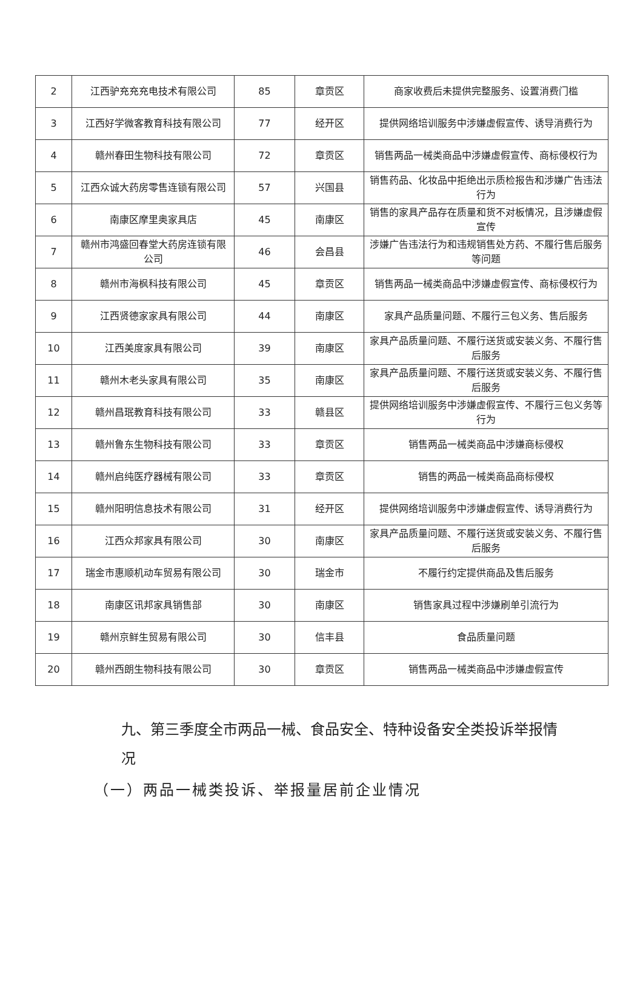| 2 | 江西驴充充充电技术有限公司 | 85 | 章贡区 | 商家收费后未提供完整服务、设置消费门槛 |
| 3 | 江西好学微客教育科技有限公司 | 77 | 经开区 | 提供网络培训服务中涉嫌虚假宣传、诱导消费行为 |
| 4 | 赣州春田生物科技有限公司 | 72 | 章贡区 | 销售两品一械类商品中涉嫌虚假宣传、商标侵权行为 |
| 5 | 江西众诚大药房零售连锁有限公司 | 57 | 兴国县 | 销售药品、化妆品中拒绝出示质检报告和涉嫌广告违法行为 |
| 6 | 南康区摩里奥家具店 | 45 | 南康区 | 销售的家具产品存在质量和货不对板情况，且涉嫌虚假宣传 |
| 7 | 赣州市鸿盛回春堂大药房连锁有限公司 | 46 | 会昌县 | 涉嫌广告违法行为和违规销售处方药、不履行售后服务等问题 |
| 8 | 赣州市海枫科技有限公司 | 45 | 章贡区 | 销售两品一械类商品中涉嫌虚假宣传、商标侵权行为 |
| 9 | 江西贤德家家具有限公司 | 44 | 南康区 | 家具产品质量问题、不履行三包义务、售后服务 |
| 10 | 江西美度家具有限公司 | 39 | 南康区 | 家具产品质量问题、不履行送货或安装义务、不履行售后服务 |
| 11 | 赣州木老头家具有限公司 | 35 | 南康区 | 家具产品质量问题、不履行送货或安装义务、不履行售后服务 |
| 12 | 赣州昌珉教育科技有限公司 | 33 | 赣县区 | 提供网络培训服务中涉嫌虚假宣传、不履行三包义务等行为 |
| 13 | 赣州鲁东生物科技有限公司 | 33 | 章贡区 | 销售两品一械类商品中涉嫌商标侵权 |
| 14 | 赣州启纯医疗器械有限公司 | 33 | 章贡区 | 销售的两品一械类商品商标侵权 |
| 15 | 赣州阳明信息技术有限公司 | 31 | 经开区 | 提供网络培训服务中涉嫌虚假宣传、诱导消费行为 |
| 16 | 江西众邦家具有限公司 | 30 | 南康区 | 家具产品质量问题、不履行送货或安装义务、不履行售后服务 |
| 17 | 瑞金市惠顺机动车贸易有限公司 | 30 | 瑞金市 | 不履行约定提供商品及售后服务 |
| 18 | 南康区讯邦家具销售部 | 30 | 南康区 | 销售家具过程中涉嫌刷单引流行为 |
| 19 | 赣州京鲜生贸易有限公司 | 30 | 信丰县 | 食品质量问题 |
| 20 | 赣州西朗生物科技有限公司 | 30 | 章贡区 | 销售两品一械类商品中涉嫌虚假宣传 |
九、第三季度全市两品一械、食品安全、特种设备安全类投诉举报情况
（一）两品一械类投诉、举报量居前企业情况